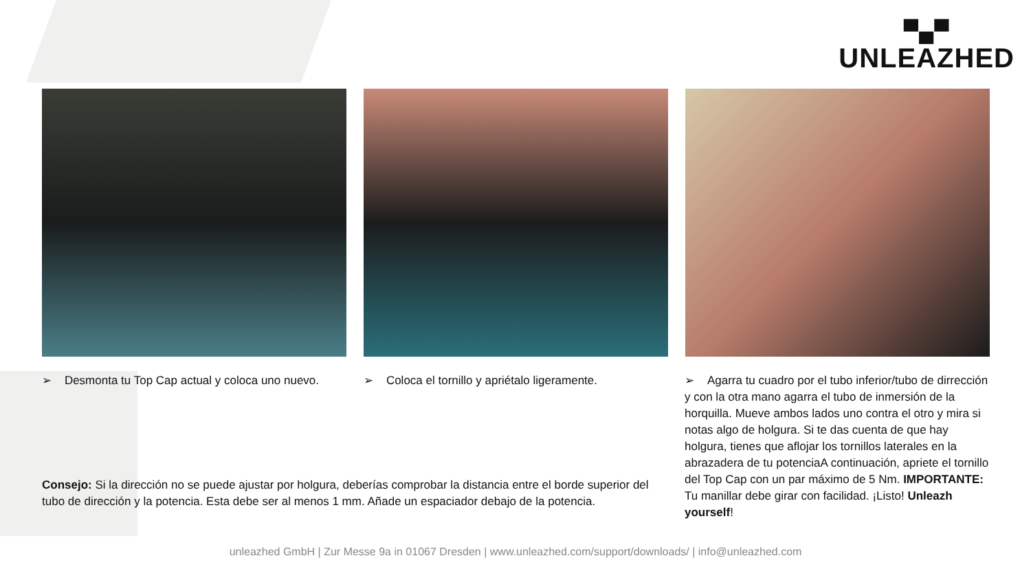▀▄▀
UNLEAZHED
➢ Desmonta tu Top Cap actual y coloca uno nuevo.
➢ Coloca el tornillo y apriétalo ligeramente.
➢ Agarra tu cuadro por el tubo inferior/tubo de dirrección y con la otra mano agarra el tubo de inmersión de la horquilla. Mueve ambos lados uno contra el otro y mira si notas algo de holgura. Si te das cuenta de que hay holgura, tienes que aflojar los tornillos laterales en la abrazadera de tu potenciaA continuación, apriete el tornillo del Top Cap con un par máximo de 5 Nm. IMPORTANTE: Tu manillar debe girar con facilidad. ¡Listo! Unleazh yourself!
Consejo: Si la dirección no se puede ajustar por holgura, deberías comprobar la distancia entre el borde superior del tubo de dirección y la potencia. Esta debe ser al menos 1 mm. Añade un espaciador debajo de la potencia.
unleazhed GmbH | Zur Messe 9a in 01067 Dresden | www.unleazhed.com/support/downloads/ | info@unleazhed.com